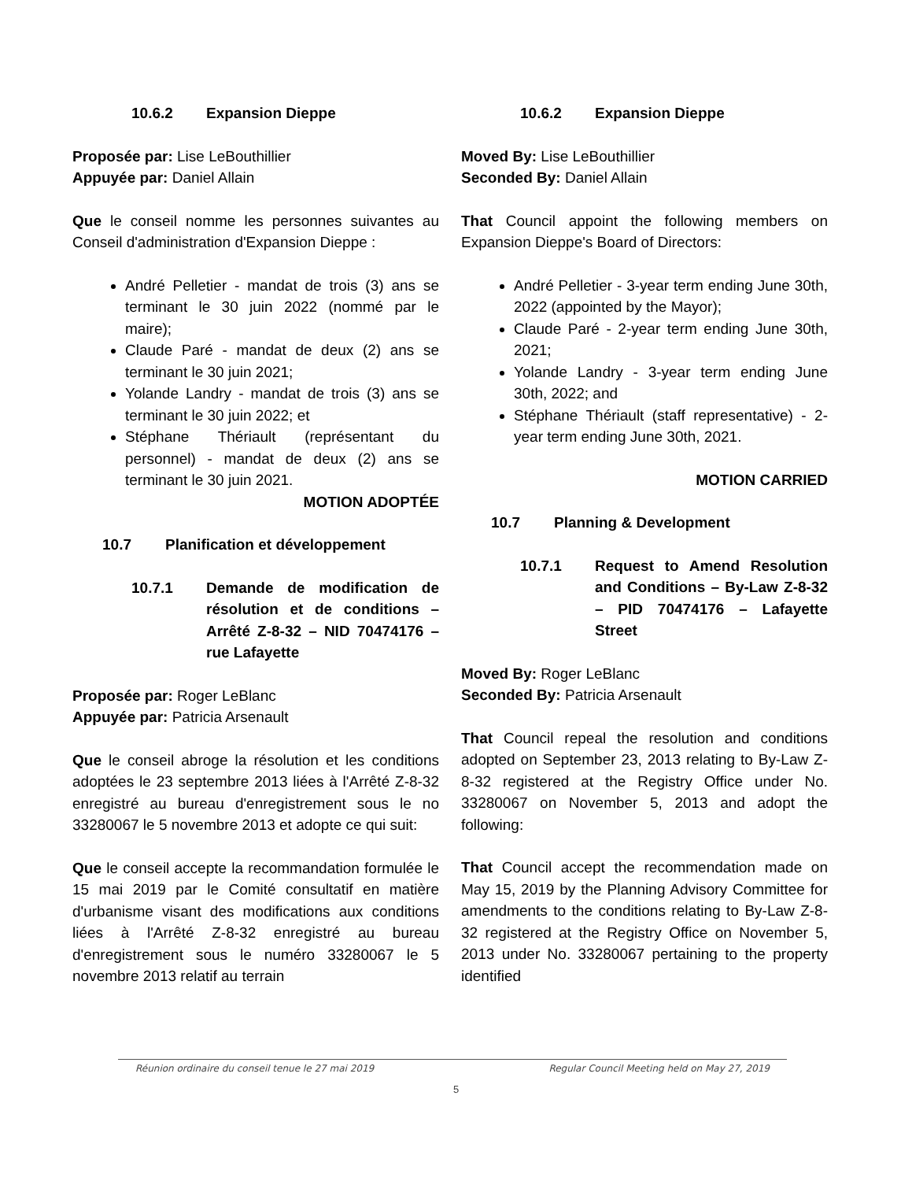10.6.2 Expansion Dieppe
Proposée par: Lise LeBouthillier
Appuyée par: Daniel Allain
Que le conseil nomme les personnes suivantes au Conseil d'administration d'Expansion Dieppe :
André Pelletier - mandat de trois (3) ans se terminant le 30 juin 2022 (nommé par le maire);
Claude Paré - mandat de deux (2) ans se terminant le 30 juin 2021;
Yolande Landry - mandat de trois (3) ans se terminant le 30 juin 2022; et
Stéphane Thériault (représentant du personnel) - mandat de deux (2) ans se terminant le 30 juin 2021.
MOTION ADOPTÉE
10.7 Planification et développement
10.7.1 Demande de modification de résolution et de conditions – Arrêté Z-8-32 – NID 70474176 – rue Lafayette
Proposée par: Roger LeBlanc
Appuyée par: Patricia Arsenault
Que le conseil abroge la résolution et les conditions adoptées le 23 septembre 2013 liées à l'Arrêté Z-8-32 enregistré au bureau d'enregistrement sous le no 33280067 le 5 novembre 2013 et adopte ce qui suit:
Que le conseil accepte la recommandation formulée le 15 mai 2019 par le Comité consultatif en matière d'urbanisme visant des modifications aux conditions liées à l'Arrêté Z-8-32 enregistré au bureau d'enregistrement sous le numéro 33280067 le 5 novembre 2013 relatif au terrain
10.6.2 Expansion Dieppe
Moved By: Lise LeBouthillier
Seconded By: Daniel Allain
That Council appoint the following members on Expansion Dieppe's Board of Directors:
André Pelletier - 3-year term ending June 30th, 2022 (appointed by the Mayor);
Claude Paré - 2-year term ending June 30th, 2021;
Yolande Landry - 3-year term ending June 30th, 2022; and
Stéphane Thériault (staff representative) - 2-year term ending June 30th, 2021.
MOTION CARRIED
10.7 Planning & Development
10.7.1 Request to Amend Resolution and Conditions – By-Law Z-8-32 – PID 70474176 – Lafayette Street
Moved By: Roger LeBlanc
Seconded By: Patricia Arsenault
That Council repeal the resolution and conditions adopted on September 23, 2013 relating to By-Law Z-8-32 registered at the Registry Office under No. 33280067 on November 5, 2013 and adopt the following:
That Council accept the recommendation made on May 15, 2019 by the Planning Advisory Committee for amendments to the conditions relating to By-Law Z-8-32 registered at the Registry Office on November 5, 2013 under No. 33280067 pertaining to the property identified
Réunion ordinaire du conseil tenue le 27 mai 2019 Regular Council Meeting held on May 27, 2019
5